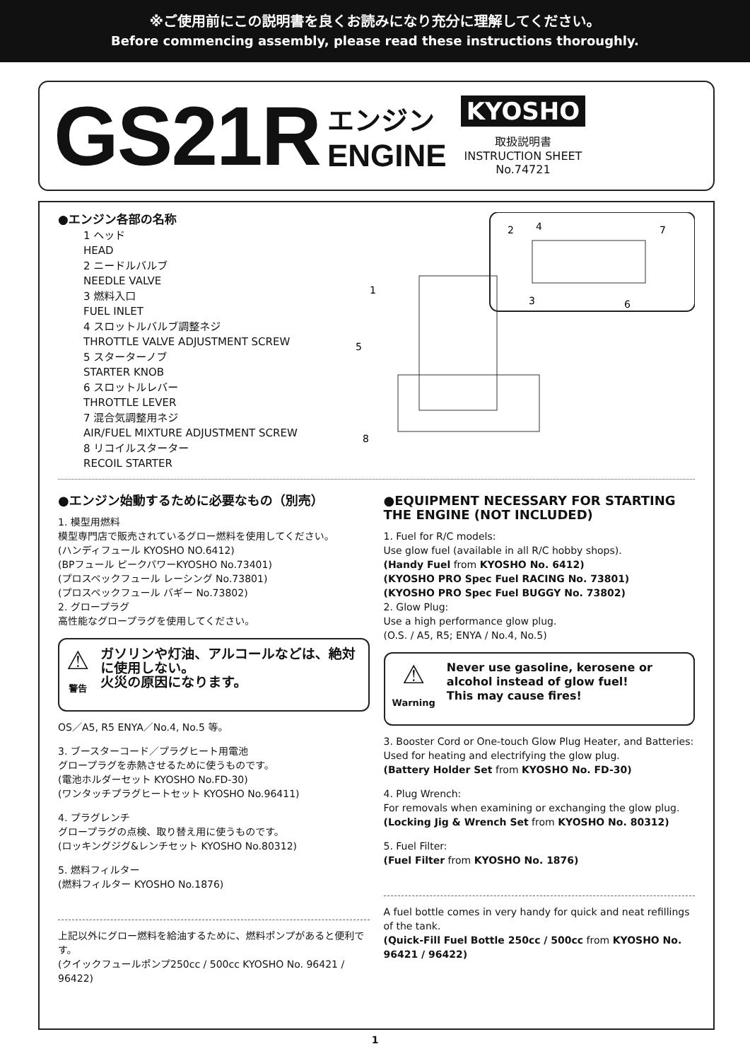※ご使用前にこの説明書を良くお読みになり充分に理解してください。
Before commencing assembly, please read these instructions thoroughly.
GS21R
エンジン
ENGINE
KYOSHO
取扱説明書
INSTRUCTION SHEET
No.74721
●エンジン各部の名称
1 ヘッド
HEAD
2 ニードルバルブ
NEEDLE VALVE
3 燃料入口
FUEL INLET
4 スロットルバルブ調整ネジ
THROTTLE VALVE ADJUSTMENT SCREW
5 スターターノブ
STARTER KNOB
6 スロットルレバー
THROTTLE LEVER
7 混合気調整用ネジ
AIR/FUEL MIXTURE ADJUSTMENT SCREW
8 リコイルスターター
RECOIL STARTER
1
5
8
2
4
3
6
7
●エンジン始動するために必要なもの（別売）
1. 模型用燃料
模型専門店で販売されているグロー燃料を使用してください。
(ハンディフュール KYOSHO NO.6412)
(BPフュール ピークパワーKYOSHO No.73401)
(プロスペックフュール レーシング No.73801)
(プロスペックフュール バギー No.73802)
2. グロープラグ
高性能なグロープラグを使用してください。
⚠
警告
ガソリンや灯油、アルコールなどは、絶対に使用しない。
火災の原因になります。
OS／A5, R5 ENYA／No.4, No.5 等。
3. ブースターコード／プラグヒート用電池
グロープラグを赤熱させるために使うものです。
(電池ホルダーセット KYOSHO No.FD-30)
(ワンタッチプラグヒートセット KYOSHO No.96411)
4. プラグレンチ
グロープラグの点検、取り替え用に使うものです。
(ロッキングジグ&レンチセット KYOSHO No.80312)
5. 燃料フィルター
(燃料フィルター KYOSHO No.1876)
上記以外にグロー燃料を給油するために、燃料ポンプがあると便利です。
(クイックフュールポンプ250cc / 500cc KYOSHO No. 96421 / 96422)
●EQUIPMENT NECESSARY FOR STARTING THE ENGINE (NOT INCLUDED)
1. Fuel for R/C models:
Use glow fuel (available in all R/C hobby shops).
(Handy Fuel from KYOSHO No. 6412)
(KYOSHO PRO Spec Fuel RACING No. 73801)
(KYOSHO PRO Spec Fuel BUGGY No. 73802)
2. Glow Plug:
Use a high performance glow plug.
(O.S. / A5, R5; ENYA / No.4, No.5)
⚠
Warning
Never use gasoline, kerosene or alcohol instead of glow fuel!
This may cause fires!
3. Booster Cord or One-touch Glow Plug Heater, and Batteries:
Used for heating and electrifying the glow plug.
(Battery Holder Set from KYOSHO No. FD-30)
4. Plug Wrench:
For removals when examining or exchanging the glow plug.
(Locking Jig & Wrench Set from KYOSHO No. 80312)
5. Fuel Filter:
(Fuel Filter from KYOSHO No. 1876)
A fuel bottle comes in very handy for quick and neat refillings of the tank.
(Quick-Fill Fuel Bottle 250cc / 500cc from KYOSHO No. 96421 / 96422)
1